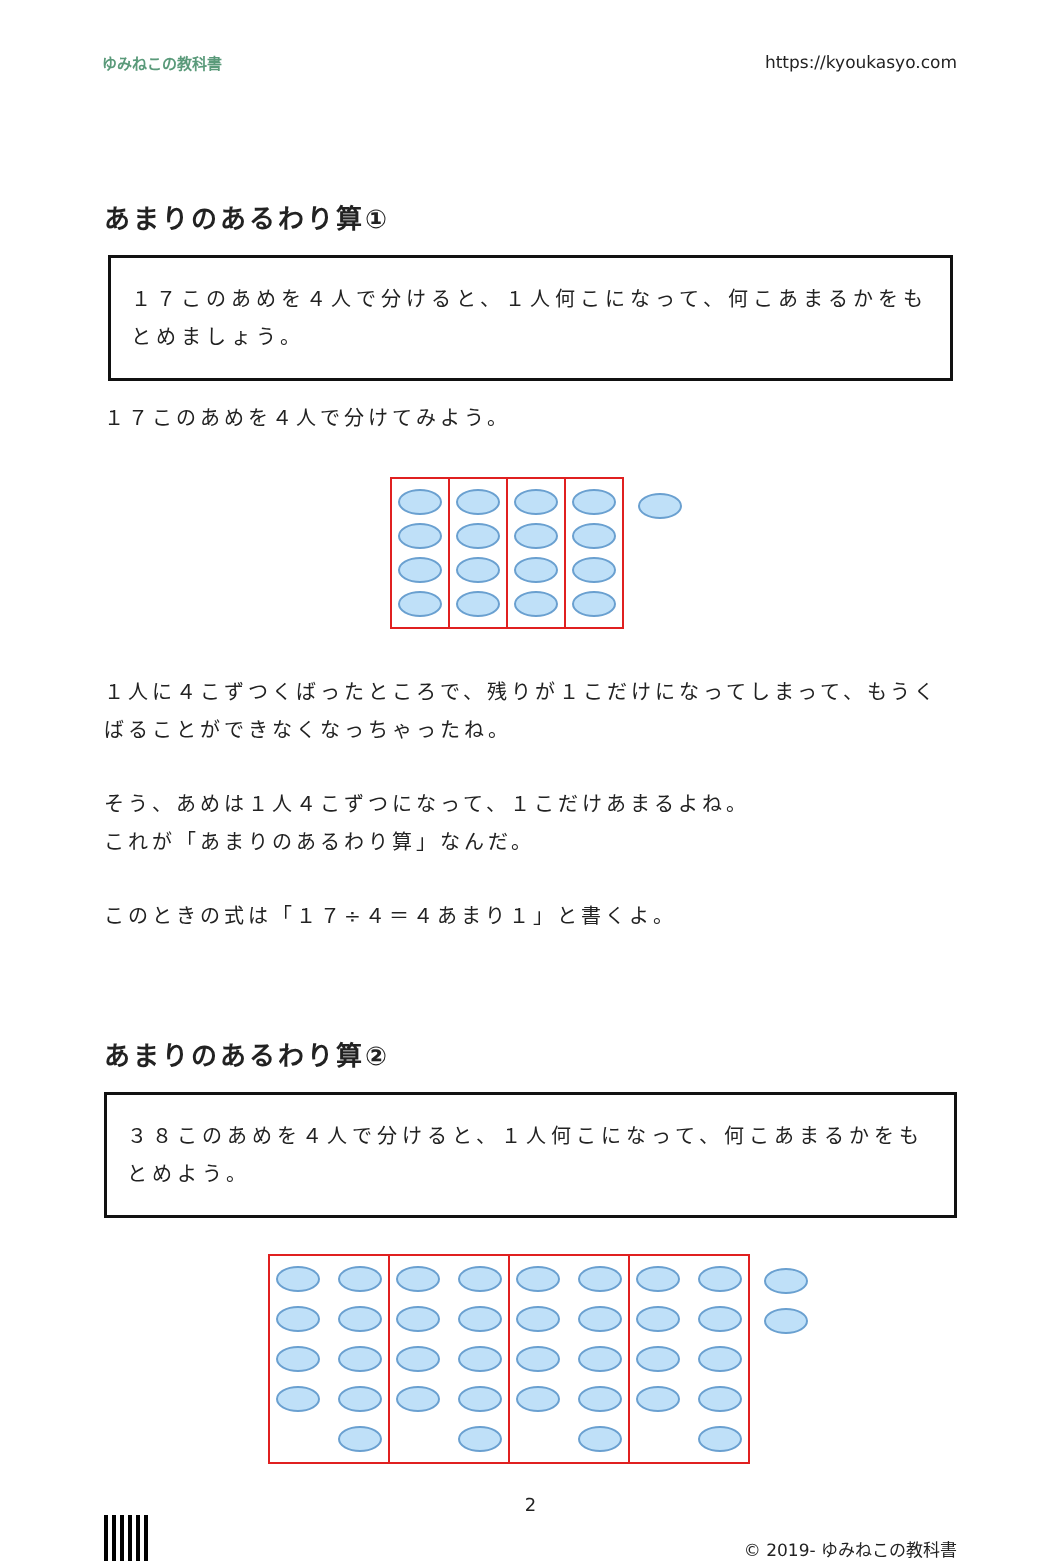ゆみねこの教科書 https://kyoukasyo.com
あまりのあるわり算①
１７このあめを４人で分けると、１人何こになって、何こあまるかをもとめましょう。
１７このあめを４人で分けてみよう。
１人に４こずつくばったところで、残りが１こだけになってしまって、もうくばることができなくなっちゃったね。
そう、あめは１人４こずつになって、１こだけあまるよね。
これが「あまりのあるわり算」なんだ。
このときの式は「１７÷４＝４あまり１」と書くよ。
あまりのあるわり算②
３８このあめを４人で分けると、１人何こになって、何こあまるかをもとめよう。
2
© 2019- ゆみねこの教科書